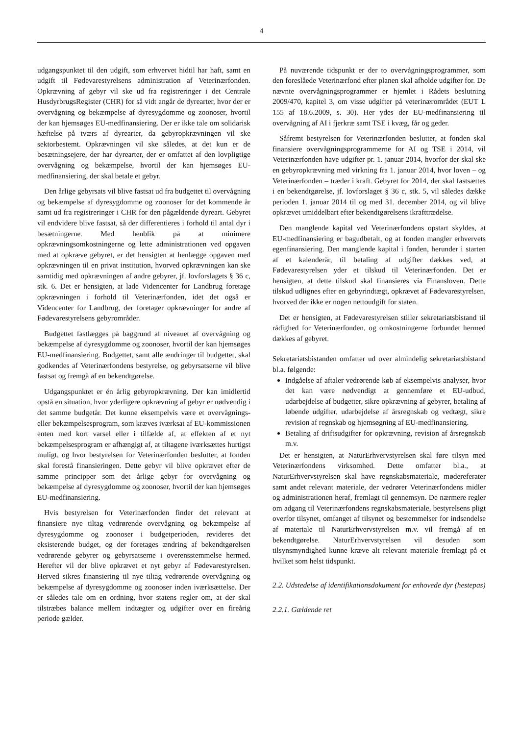4
udgangspunktet til den udgift, som erhvervet hidtil har haft, samt en udgift til Fødevarestyrelsens administration af Veterinærfonden. Opkrævning af gebyr vil ske ud fra registreringer i det Centrale HusdyrbrugsRegister (CHR) for så vidt angår de dyrearter, hvor der er overvågning og bekæmpelse af dyresygdomme og zoonoser, hvortil der kan hjemsøges EU-medfinansiering. Der er ikke tale om solidarisk hæftelse på tværs af dyrearter, da gebyropkrævningen vil ske sektorbestemt. Opkrævningen vil ske således, at det kun er de besætningsejere, der har dyrearter, der er omfattet af den lovpligtige overvågning og bekæmpelse, hvortil der kan hjemsøges EU-medfinansiering, der skal betale et gebyr.
Den årlige gebyrsats vil blive fastsat ud fra budgettet til overvågning og bekæmpelse af dyresygdomme og zoonoser for det kommende år samt ud fra registreringer i CHR for den pågældende dyreart. Gebyret vil endvidere blive fastsat, så der differentieres i forhold til antal dyr i besætningerne. Med henblik på at minimere opkrævningsomkostningerne og lette administrationen ved opgaven med at opkræve gebyret, er det hensigten at henlægge opgaven med opkrævningen til en privat institution, hvorved opkrævningen kan ske samtidig med opkrævningen af andre gebyrer, jf. lovforslagets § 36 c, stk. 6. Det er hensigten, at lade Videncenter for Landbrug foretage opkrævningen i forhold til Veterinærfonden, idet det også er Videncenter for Landbrug, der foretager opkrævninger for andre af Fødevarestyrelsens gebyrområder.
Budgettet fastlægges på baggrund af niveauet af overvågning og bekæmpelse af dyresygdomme og zoonoser, hvortil der kan hjemsøges EU-medfinansiering. Budgettet, samt alle ændringer til budgettet, skal godkendes af Veterinærfondens bestyrelse, og gebyrsatserne vil blive fastsat og fremgå af en bekendtgørelse.
Udgangspunktet er én årlig gebyropkrævning. Der kan imidlertid opstå en situation, hvor yderligere opkrævning af gebyr er nødvendig i det samme budgetår. Det kunne eksempelvis være et overvågnings- eller bekæmpelsesprogram, som kræves iværksat af EU-kommissionen enten med kort varsel eller i tilfælde af, at effekten af et nyt bekæmpelsesprogram er afhængigt af, at tiltagene iværksættes hurtigst muligt, og hvor bestyrelsen for Veterinærfonden beslutter, at fonden skal forestå finansieringen. Dette gebyr vil blive opkrævet efter de samme principper som det årlige gebyr for overvågning og bekæmpelse af dyresygdomme og zoonoser, hvortil der kan hjemsøges EU-medfinansiering.
Hvis bestyrelsen for Veterinærfonden finder det relevant at finansiere nye tiltag vedrørende overvågning og bekæmpelse af dyresygdomme og zoonoser i budgetperioden, revideres det eksisterende budget, og der foretages ændring af bekendtgørelsen vedrørende gebyrer og gebyrsatserne i overensstemmelse hermed. Herefter vil der blive opkrævet et nyt gebyr af Fødevarestyrelsen. Herved sikres finansiering til nye tiltag vedrørende overvågning og bekæmpelse af dyresygdomme og zoonoser inden iværksættelse. Der er således tale om en ordning, hvor statens regler om, at der skal tilstræbes balance mellem indtægter og udgifter over en fireårig periode gælder.
På nuværende tidspunkt er der to overvågningsprogrammer, som den foreslåede Veterinærfond efter planen skal afholde udgifter for. De nævnte overvågningsprogrammer er hjemlet i Rådets beslutning 2009/470, kapitel 3, om visse udgifter på veterinærområdet (EUT L 155 af 18.6.2009, s. 30). Her ydes der EU-medfinansiering til overvågning af AI i fjerkræ samt TSE i kvæg, får og geder.
Såfremt bestyrelsen for Veterinærfonden beslutter, at fonden skal finansiere overvågningsprogrammerne for AI og TSE i 2014, vil Veterinærfonden have udgifter pr. 1. januar 2014, hvorfor der skal ske en gebyropkrævning med virkning fra 1. januar 2014, hvor loven – og Veterinærfonden – træder i kraft. Gebyret for 2014, der skal fastsættes i en bekendtgørelse, jf. lovforslaget § 36 c, stk. 5, vil således dække perioden 1. januar 2014 til og med 31. december 2014, og vil blive opkrævet umiddelbart efter bekendtgørelsens ikrafttrædelse.
Den manglende kapital ved Veterinærfondens opstart skyldes, at EU-medfinansiering er bagudbetalt, og at fonden mangler erhvervets egenfinansiering. Den manglende kapital i fonden, herunder i starten af et kalenderår, til betaling af udgifter dækkes ved, at Fødevarestyrelsen yder et tilskud til Veterinærfonden. Det er hensigten, at dette tilskud skal finansieres via Finansloven. Dette tilskud udlignes efter en gebyrindtægt, opkrævet af Fødevarestyrelsen, hvorved der ikke er nogen nettoudgift for staten.
Det er hensigten, at Fødevarestyrelsen stiller sekretariatsbistand til rådighed for Veterinærfonden, og omkostningerne forbundet hermed dækkes af gebyret.
Sekretariatsbistanden omfatter ud over almindelig sekretariatsbistand bl.a. følgende:
Indgåelse af aftaler vedrørende køb af eksempelvis analyser, hvor det kan være nødvendigt at gennemføre et EU-udbud, udarbejdelse af budgetter, sikre opkrævning af gebyrer, betaling af løbende udgifter, udarbejdelse af årsregnskab og vedtægt, sikre revision af regnskab og hjemsøgning af EU-medfinansiering.
Betaling af driftsudgifter for opkrævning, revision af årsregnskab m.v.
Det er hensigten, at NaturErhvervstyrelsen skal føre tilsyn med Veterinærfondens virksomhed. Dette omfatter bl.a., at NaturErhvervstyrelsen skal have regnskabsmateriale, mødereferater samt andet relevant materiale, der vedrører Veterinærfondens midler og administrationen heraf, fremlagt til gennemsyn. De nærmere regler om adgang til Veterinærfondens regnskabsmateriale, bestyrelsens pligt overfor tilsynet, omfanget af tilsynet og bestemmelser for indsendelse af materiale til NaturErhvervstyrelsen m.v. vil fremgå af en bekendtgørelse. NaturErhvervstyrelsen vil desuden som tilsynsmyndighed kunne kræve alt relevant materiale fremlagt på et hvilket som helst tidspunkt.
2.2. Udstedelse af identifikationsdokument for enhovede dyr (hestepas)
2.2.1. Gældende ret